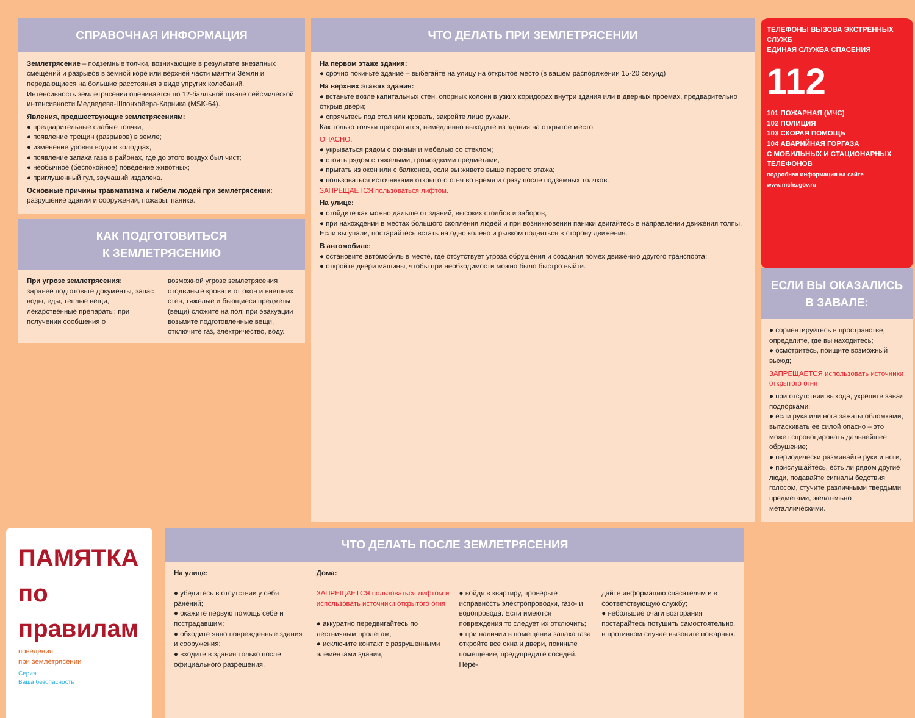СПРАВОЧНАЯ ИНФОРМАЦИЯ
Землетрясение – подземные толчки, возникающие в результате внезапных смещений и разрывов в земной коре или верхней части мантии Земли и передающиеся на большие расстояния в виде упругих колебаний.
Интенсивность землетрясения оценивается по 12-балльной шкале сейсмической интенсивности Медведева-Шпонхойера-Карника (MSK-64).
Явления, предшествующие землетрясениям:
● предварительные слабые толчки;
● появление трещин (разрывов) в земле;
● изменение уровня воды в колодцах;
● появление запаха газа в районах, где до этого воздух был чист;
● необычное (беспокойное) поведение животных;
● приглушенный гул, звучащий издалека.
Основные причины травматизма и гибели людей при землетрясении: разрушение зданий и сооружений, пожары, паника.
КАК ПОДГОТОВИТЬСЯ
К ЗЕМЛЕТРЯСЕНИЮ
При угрозе землетрясения:
заранее подготовьте документы, запас воды, еды, теплые вещи, лекарственные препараты; при получении сообщения о
возможной угрозе землетрясения отодвиньте кровати от окон и внешних стен, тяжелые и бьющиеся предметы (вещи) сложите на пол; при эвакуации возьмите подготовленные вещи, отключите газ, электричество, воду.
ЧТО ДЕЛАТЬ ПРИ ЗЕМЛЕТРЯСЕНИИ
На первом этаже здания:
● срочно покиньте здание – выбегайте на улицу на открытое место (в вашем распоряжении 15-20 секунд)
На верхних этажах здания:
● встаньте возле капитальных стен, опорных колонн в узких коридорах внутри здания или в дверных проемах, предварительно открыв двери;
● спрячьтесь под стол или кровать, закройте лицо руками.
Как только толчки прекратятся, немедленно выходите из здания на открытое место.
ОПАСНО:
● укрываться рядом с окнами и мебелью со стеклом;
● стоять рядом с тяжелыми, громоздкими предметами;
● прыгать из окон или с балконов, если вы живете выше первого этажа;
● пользоваться источниками открытого огня во время и сразу после подземных толчков.
ЗАПРЕЩАЕТСЯ пользоваться лифтом.
На улице:
● отойдите как можно дальше от зданий, высоких столбов и заборов;
● при нахождении в местах большого скопления людей и при возникновении паники двигайтесь в направлении движения толпы.
Если вы упали, постарайтесь встать на одно колено и рывком подняться в сторону движения.
В автомобиле:
● остановите автомобиль в месте, где отсутствует угроза обрушения и создания помех движению другого транспорта;
● откройте двери машины, чтобы при необходимости можно было быстро выйти.
ТЕЛЕФОНЫ ВЫЗОВА ЭКСТРЕННЫХ СЛУЖБ
ЕДИНАЯ СЛУЖБА СПАСЕНИЯ 112
101 ПОЖАРНАЯ (МЧС)
102 ПОЛИЦИЯ
103 СКОРАЯ ПОМОЩЬ
104 АВАРИЙНАЯ ГОРГАЗА
С МОБИЛЬНЫХ И СТАЦИОНАРНЫХ ТЕЛЕФОНОВ
подробная информация на сайте www.mchs.gov.ru
ЕСЛИ ВЫ ОКАЗАЛИСЬ В ЗАВАЛЕ:
● сориентируйтесь в пространстве, определите, где вы находитесь;
● осмотритесь, поищите возможный выход;
ЗАПРЕЩАЕТСЯ использовать источники открытого огня
● при отсутствии выхода, укрепите завал подпорками;
● если рука или нога зажаты обломками, вытаскивать ее силой опасно – это может спровоцировать дальнейшее обрушение;
● периодически разминайте руки и ноги;
● прислушайтесь, есть ли рядом другие люди, подавайте сигналы бедствия голосом, стучите различными твердыми предметами, желательно металлическими.
ПАМЯТКА
по правилам
поведения
при землетрясении
Серия
Ваша безопасность
ЧТО ДЕЛАТЬ ПОСЛЕ ЗЕМЛЕТРЯСЕНИЯ
На улице:
● убедитесь в отсутствии у себя ранений;
● окажите первую помощь себе и пострадавшим;
● обходите явно поврежденные здания и сооружения;
● входите в здания только после официального разрешения.
Дома:
ЗАПРЕЩАЕТСЯ пользоваться лифтом и использовать источники открытого огня
● аккуратно передвигайтесь по лестничным пролетам;
● исключите контакт с разрушенными элементами здания;
● войдя в квартиру, проверьте исправность электропроводки, газо- и водопровода. Если имеются повреждения то следует их отключить;
● при наличии в помещении запаха газа откройте все окна и двери, покиньте помещение, предупредите соседей. Пере-
дайте информацию спасателям и в соответствующую службу;
● небольшие очаги возгорания постарайтесь потушить самостоятельно, в противном случае вызовите пожарных.